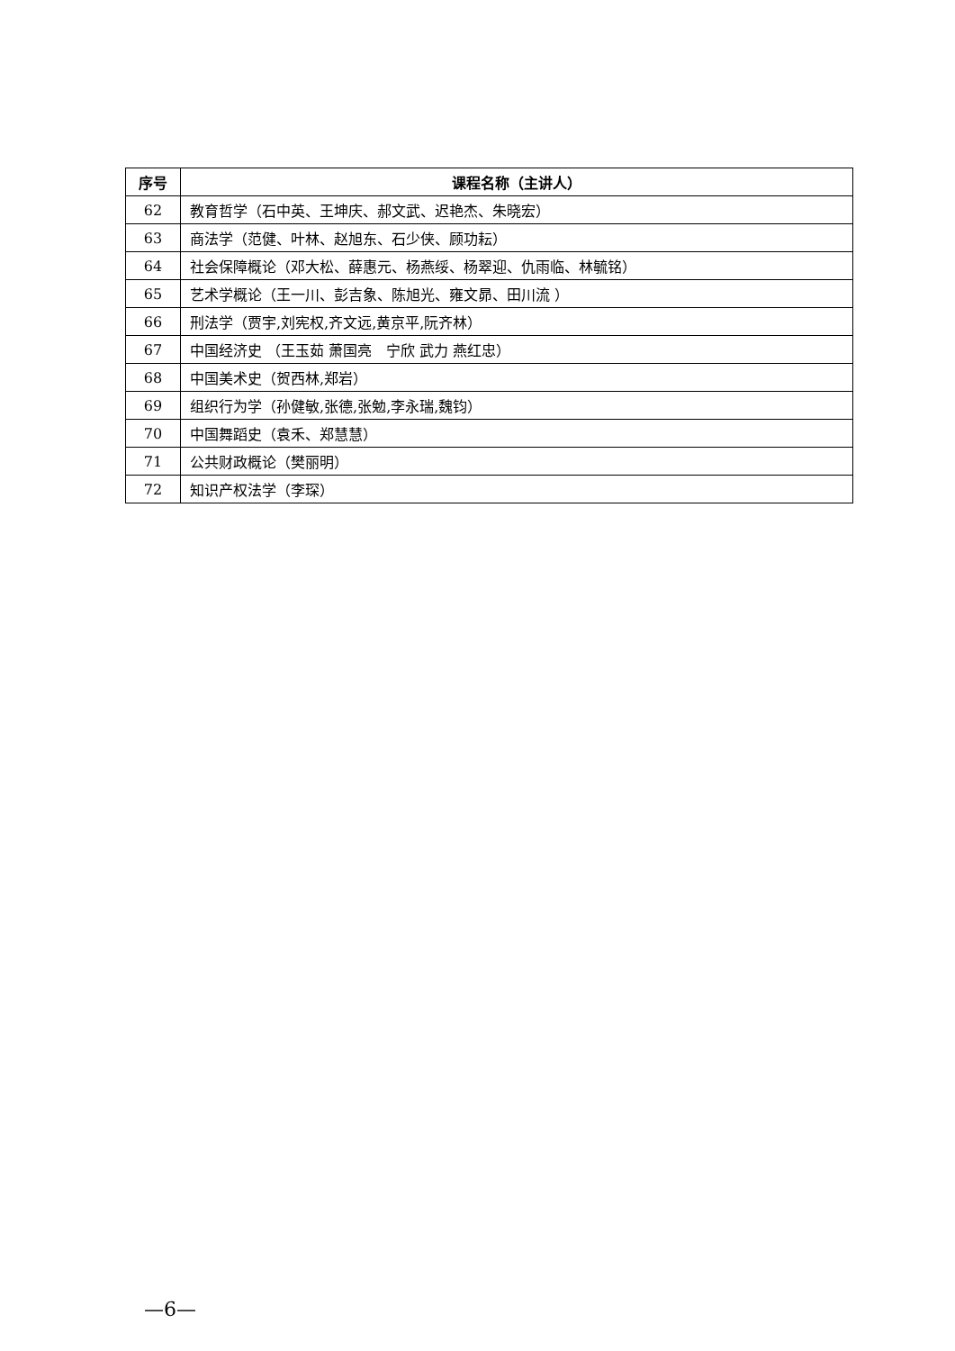| 序号 | 课程名称（主讲人） |
| --- | --- |
| 62 | 教育哲学（石中英、王坤庆、郝文武、迟艳杰、朱晓宏） |
| 63 | 商法学（范健、叶林、赵旭东、石少侠、顾功耘） |
| 64 | 社会保障概论（邓大松、薛惠元、杨燕绥、杨翠迎、仇雨临、林毓铭） |
| 65 | 艺术学概论（王一川、彭吉象、陈旭光、雍文昴、田川流 ） |
| 66 | 刑法学（贾宇,刘宪权,齐文远,黄京平,阮齐林） |
| 67 | 中国经济史 （王玉茹 萧国亮 宁欣 武力 燕红忠） |
| 68 | 中国美术史（贺西林,郑岩） |
| 69 | 组织行为学（孙健敏,张德,张勉,李永瑞,魏钧） |
| 70 | 中国舞蹈史（袁禾、郑慧慧） |
| 71 | 公共财政概论（樊丽明） |
| 72 | 知识产权法学（李琛） |
—6—